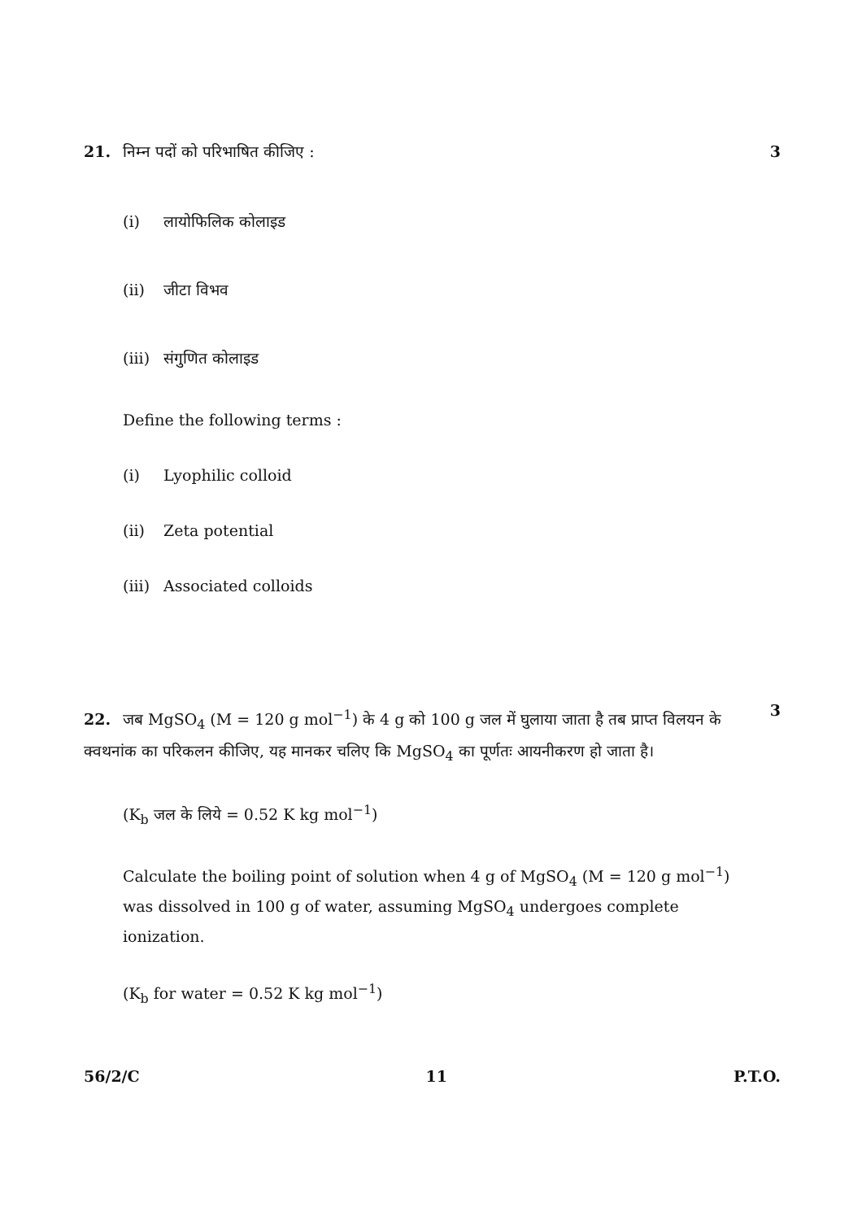21. निम्न पदों को परिभाषित कीजिए :
3
(i) लायोफिलिक कोलाइड
(ii) जीटा विभव
(iii) संगुणित कोलाइड
Define the following terms :
(i) Lyophilic colloid
(ii) Zeta potential
(iii) Associated colloids
22. जब MgSO<sub>4</sub> (M = 120 g mol<sup>−1</sup>) के 4 g को 100 g जल में घुलाया जाता है तब प्राप्त विलयन के क्वथनांक का परिकलन कीजिए, यह मानकर चलिए कि MgSO<sub>4</sub> का पूर्णतः आयनीकरण हो जाता है।
3
(K<sub>b</sub> जल के लिये = 0.52 K kg mol<sup>−1</sup>)
Calculate the boiling point of solution when 4 g of MgSO<sub>4</sub> (M = 120 g mol<sup>−1</sup>) was dissolved in 100 g of water, assuming MgSO<sub>4</sub> undergoes complete ionization.
(K<sub>b</sub> for water = 0.52 K kg mol<sup>−1</sup>)
56/2/C 11 P.T.O.